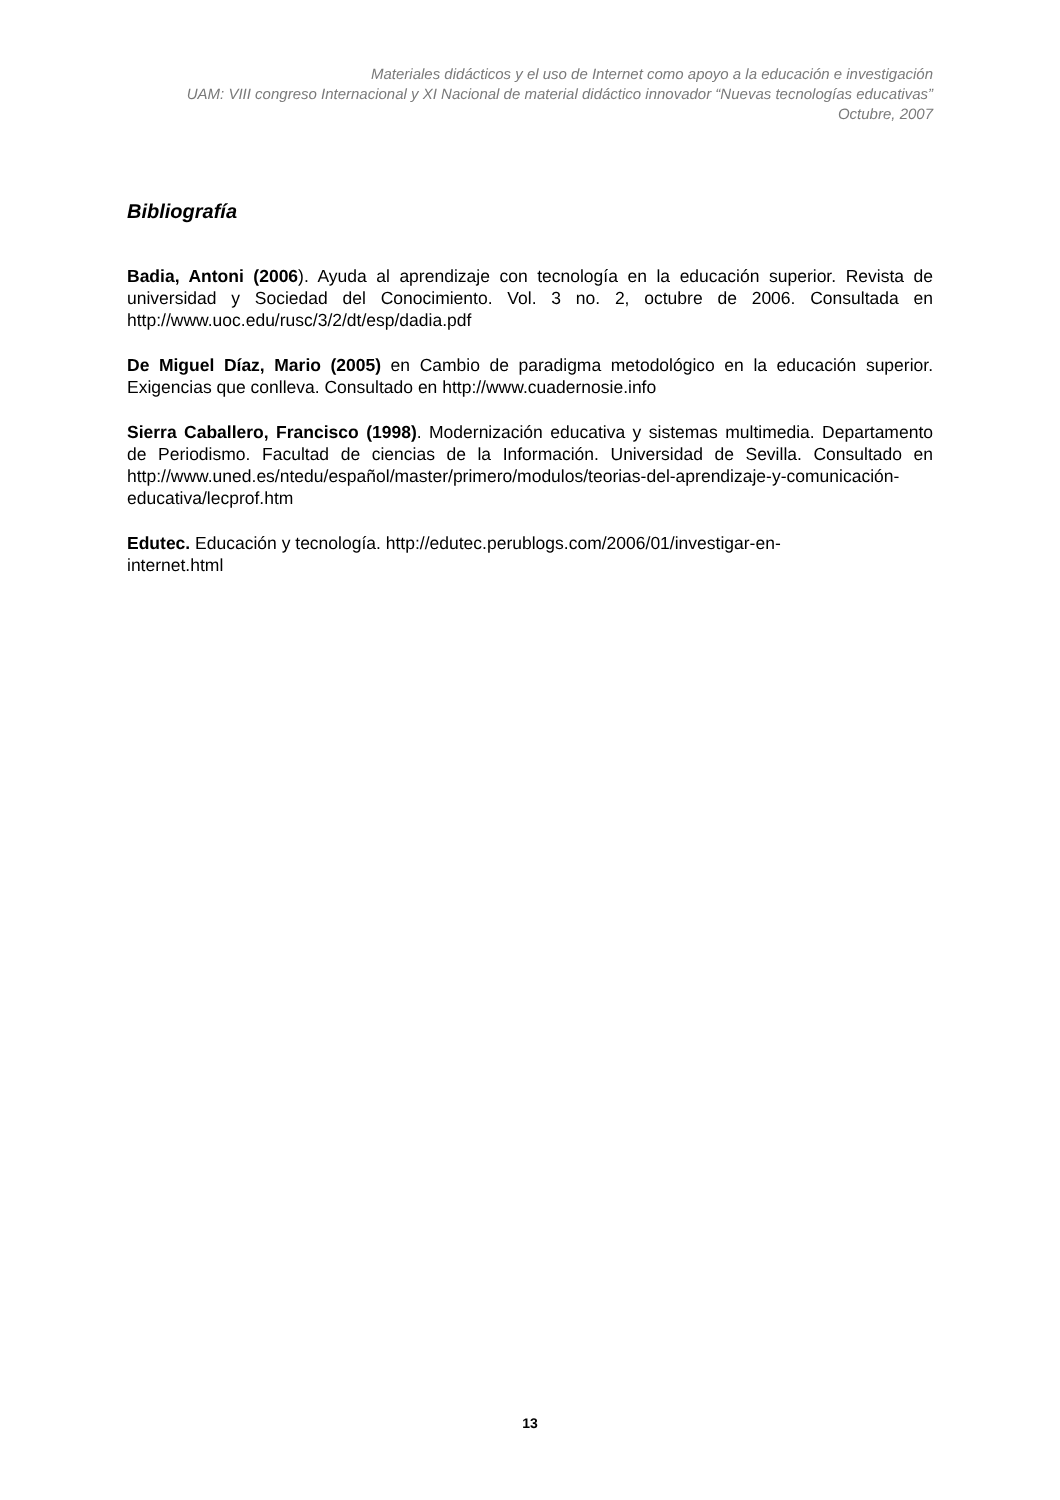Materiales didácticos y el uso de Internet como apoyo a la educación e investigación
UAM: VIII congreso Internacional y XI Nacional de material didáctico innovador “Nuevas tecnologías educativas”
Octubre, 2007
Bibliografía
Badia, Antoni (2006). Ayuda al aprendizaje con tecnología en la educación superior. Revista de universidad y Sociedad del Conocimiento. Vol. 3 no. 2, octubre de 2006. Consultada en http://www.uoc.edu/rusc/3/2/dt/esp/dadia.pdf
De Miguel Díaz, Mario (2005) en Cambio de paradigma metodológico en la educación superior. Exigencias que conlleva. Consultado en http://www.cuadernosie.info
Sierra Caballero, Francisco (1998). Modernización educativa y sistemas multimedia. Departamento de Periodismo. Facultad de ciencias de la Información. Universidad de Sevilla. Consultado en http://www.uned.es/ntedu/español/master/primero/modulos/teorias-del-aprendizaje-y-comunicación-educativa/lecprof.htm
Edutec. Educación y tecnología. http://edutec.perublogs.com/2006/01/investigar-en-
internet.html
13